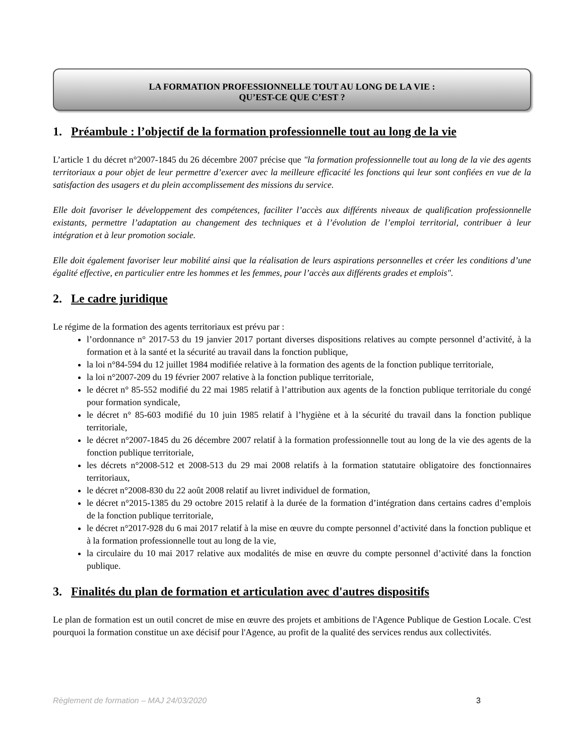LA FORMATION PROFESSIONNELLE TOUT AU LONG DE LA VIE :
QU’EST-CE QUE C’EST ?
1. Préambule : l’objectif de la formation professionnelle tout au long de la vie
L’article 1 du décret n°2007-1845 du 26 décembre 2007 précise que "la formation professionnelle tout au long de la vie des agents territoriaux a pour objet de leur permettre d’exercer avec la meilleure efficacité les fonctions qui leur sont confiées en vue de la satisfaction des usagers et du plein accomplissement des missions du service.
Elle doit favoriser le développement des compétences, faciliter l’accès aux différents niveaux de qualification professionnelle existants, permettre l’adaptation au changement des techniques et à l’évolution de l’emploi territorial, contribuer à leur intégration et à leur promotion sociale.
Elle doit également favoriser leur mobilité ainsi que la réalisation de leurs aspirations personnelles et créer les conditions d’une égalité effective, en particulier entre les hommes et les femmes, pour l’accès aux différents grades et emplois".
2. Le cadre juridique
Le régime de la formation des agents territoriaux est prévu par :
l’ordonnance n° 2017-53 du 19 janvier 2017 portant diverses dispositions relatives au compte personnel d’activité, à la formation et à la santé et la sécurité au travail dans la fonction publique,
la loi n°84-594 du 12 juillet 1984 modifiée relative à la formation des agents de la fonction publique territoriale,
la loi n°2007-209 du 19 février 2007 relative à la fonction publique territoriale,
le décret n° 85-552 modifié du 22 mai 1985 relatif à l’attribution aux agents de la fonction publique territoriale du congé pour formation syndicale,
le décret n° 85-603 modifié du 10 juin 1985 relatif à l’hygiène et à la sécurité du travail dans la fonction publique territoriale,
le décret n°2007-1845 du 26 décembre 2007 relatif à la formation professionnelle tout au long de la vie des agents de la fonction publique territoriale,
les décrets n°2008-512 et 2008-513 du 29 mai 2008 relatifs à la formation statutaire obligatoire des fonctionnaires territoriaux,
le décret n°2008-830 du 22 août 2008 relatif au livret individuel de formation,
le décret n°2015-1385 du 29 octobre 2015 relatif à la durée de la formation d’intégration dans certains cadres d’emplois de la fonction publique territoriale,
le décret n°2017-928 du 6 mai 2017 relatif à la mise en œuvre du compte personnel d’activité dans la fonction publique et à la formation professionnelle tout au long de la vie,
la circulaire du 10 mai 2017 relative aux modalités de mise en œuvre du compte personnel d’activité dans la fonction publique.
3. Finalités du plan de formation et articulation avec d'autres dispositifs
Le plan de formation est un outil concret de mise en œuvre des projets et ambitions de l'Agence Publique de Gestion Locale. C'est pourquoi la formation constitue un axe décisif pour l'Agence, au profit de la qualité des services rendus aux collectivités.
Règlement de formation – MAJ 24/03/2020 3